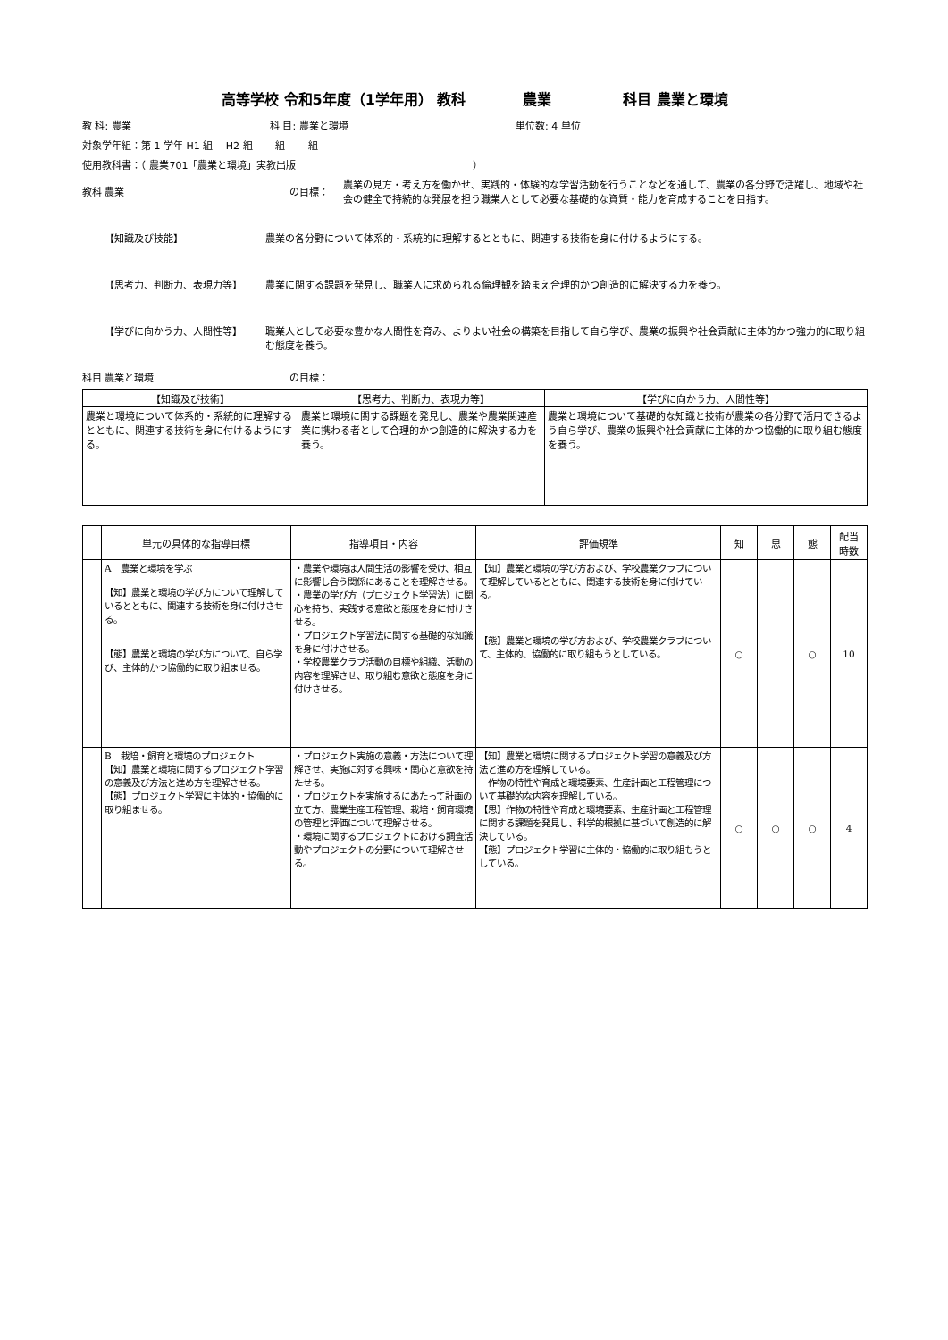高等学校 令和5年度（1学年用） 教科　　　　農業　　　　　科目 農業と環境
教 科: 農業 科 目: 農業と環境 単位数: 4 単位
対象学年組：第 1 学年 H1 組　 H2 組　　 組　　 組
使用教科書：（ 農業701「農業と環境」実教出版　　　　　　　　　　　　　　　　　　）
教科 農業 の目標： 農業の見方・考え方を働かせ、実践的・体験的な学習活動を行うことなどを通して、農業の各分野で活躍し、地域や社会の健全で持続的な発展を担う職業人として必要な基礎的な資質・能力を育成することを目指す。
【知識及び技能】 農業の各分野について体系的・系統的に理解するとともに、関連する技術を身に付けるようにする。
【思考力、判断力、表現力等】 農業に関する課題を発見し、職業人に求められる倫理観を踏まえ合理的かつ創造的に解決する力を養う。
【学びに向かう力、人間性等】 職業人として必要な豊かな人間性を育み、よりよい社会の構築を目指して自ら学び、農業の振興や社会貢献に主体的かつ強力的に取り組む態度を養う。
科目 農業と環境 の目標：
| 【知識及び技術】 | 【思考力、判断力、表現力等】 | 【学びに向かう力、人間性等】 |
| --- | --- | --- |
| 農業と環境について体系的・系統的に理解するとともに、関連する技術を身に付けるようにする。 | 農業と環境に関する課題を発見し、農業や農業関連産業に携わる者として合理的かつ創造的に解決する力を養う。 | 農業と環境について基礎的な知識と技術が農業の各分野で活用できるよう自ら学び、農業の振興や社会貢献に主体的かつ協働的に取り組む態度を養う。 |
| | 単元の具体的な指導目標 | 指導項目・内容 | 評価規準 | 知 | 思 | 態 | 配当 時数 |
| --- | --- | --- | --- | --- | --- | --- | --- |
| | A 農業と環境を学ぶ 【知】農業と環境の学び方について理解しているとともに、関連する技術を身に付けさせる。 【態】農業と環境の学び方について、自ら学び、主体的かつ協働的に取り組ませる。 | ・農業や環境は人間生活の影響を受け、相互に影響し合う関係にあることを理解させる。 ・農業の学び方（プロジェクト学習法）に関心を持ち、実践する意欲と態度を身に付けさせる。 ・プロジェクト学習法に関する基礎的な知識を身に付けさせる。 ・学校農業クラブ活動の目標や組織、活動の内容を理解させ、取り組む意欲と態度を身に付けさせる。 | 【知】農業と環境の学び方および、学校農業クラブについて理解しているとともに、関連する技術を身に付けている。 【態】農業と環境の学び方および、学校農業クラブについて、主体的、協働的に取り組もうとしている。 | ○ | | ○ | 10 |
| | B 栽培・飼育と環境のプロジェクト 【知】農業と環境に関するプロジェクト学習の意義及び方法と進め方を理解させる。 【態】プロジェクト学習に主体的・協働的に取り組ませる。 | ・プロジェクト実施の意義・方法について理解させ、実施に対する興味・関心と意欲を持たせる。 ・プロジェクトを実施するにあたって計画の立て方、農業生産工程管理、栽培・飼育環境の管理と評価について理解させる。 ・環境に関するプロジェクトにおける調査活動やプロジェクトの分野について理解させる。 | 【知】農業と環境に関するプロジェクト学習の意義及び方法と進め方を理解している。 作物の特性や育成と環境要素、生産計画と工程管理について基礎的な内容を理解している。 【思】作物の特性や育成と環境要素、生産計画と工程管理に関する課題を発見し、科学的根拠に基づいて創造的に解決している。 【態】プロジェクト学習に主体的・協働的に取り組もうとしている。 | ○ | ○ | ○ | 4 |